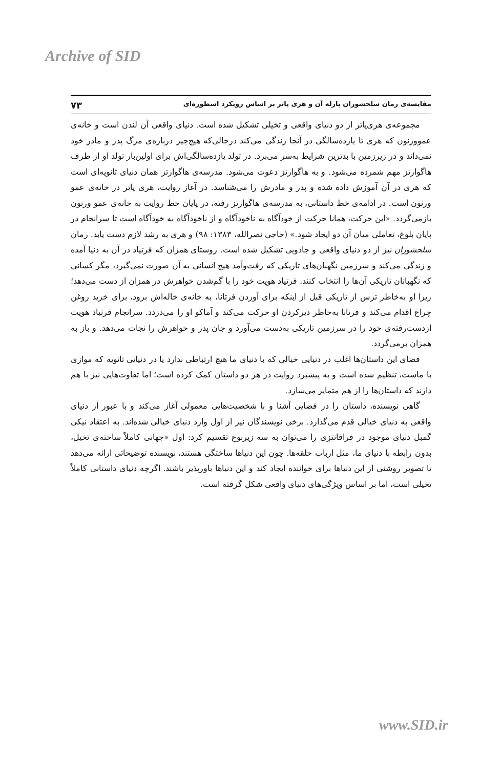Archive of SID
مقایسه‌ی رمان سلحشوران پارله آن و هری پاتر بر اساس رویکرد اسطوره‌ای ۷۳
مجموعه‌ی هری‌پاتر از دو دنیای واقعی و تخیلی تشکیل شده است. دنیای واقعی آن لندن است و خانه‌ی عموورنون که هری تا یازده‌سالگی در آنجا زندگی می‌کند درحالی‌که هیچ‌چیز درباره‌ی مرگ پدر و مادر خود نمی‌داند و در زیرزمین با بدترین شرایط به‌سر می‌برد. در تولد یازده‌سالگی‌اش برای اولین‌بار تولد او از طرف هاگوارتز مهم شمرده می‌شود. و به هاگوارتز دعوت می‌شود. مدرسه‌ی هاگوارتز همان دنیای ثانویه‌ای است که هری در آن آموزش داده شده و پدر و مادرش را می‌شناسد. در آغاز روایت، هری پاتر در خانه‌ی عمو ورنون است. در ادامه‌ی خط داستانی، به مدرسه‌ی هاگوارتز رفته، در پایان خط روایت به خانه‌ی عمو ورنون بازمی‌گردد. «این حرکت، همانا حرکت از خودآگاه به ناخودآگاه و از ناخودآگاه به خودآگاه است تا سرانجام در پایان بلوغ، تعاملی میان آن دو ایجاد شود.» (حاجی نصرالله، ۱۳۸۳: ۹۸) و هری به رشد لازم دست یابد. رمان سلحشوران نیز از دو دنیای واقعی و جادویی تشکیل شده است. روستای همزان که فرتیاد در آن به دنیا آمده و زندگی می‌کند و سرزمین نگهبان‌های تاریکی که رفت‌وآمد هیچ انسانی به آن صورت نمی‌گیرد، مگر کسانی که نگهبانان تاریکی آن‌ها را انتخاب کنند. فرتیاد هویت خود را با گم‌شدن خواهرش در همزان از دست می‌دهد؛ زیرا او به‌خاطر ترس از تاریکی قبل از اینکه برای آوردن فرتانا، به خانه‌ی خاله‌اش برود، برای خرید روغن چراغ اقدام می‌کند و فرتانا به‌خاطر دیرکردن او حرکت می‌کند و آماکو او را می‌دزدد. سرانجام فرتیاد هویت ازدست‌رفته‌ی خود را در سرزمین تاریکی به‌دست می‌آورد و جان پدر و خواهرش را نجات می‌دهد. و باز به همزان برمی‌گردد.
فضای این داستان‌ها اغلب در دنیایی خیالی که با دنیای ما هیچ ارتباطی ندارد یا در دنیایی ثانویه که موازی با ماست، تنظیم شده است و به پیشبرد روایت در هر دو داستان کمک کرده است؛ اما تفاوت‌هایی نیز با هم دارند که داستان‌ها را از هم متمایز می‌سازد.
گاهی نویسنده، داستان را در فضایی آشنا و با شخصیت‌هایی معمولی آغاز می‌کند و با عبور از دنیای واقعی به دنیای خیالی قدم می‌گذارد. برخی نویسندگان نیز از اول وارد دنیای خیالی شده‌اند. به اعتقاد نیکی گمبل دنیای موجود در فرافانتزی را می‌توان به سه زیرنوع تقسیم کرد: اول «جهانی کاملاً ساخته‌ی تخیل، بدون رابطه با دنیای ما، مثل ارباب حلقه‌ها. چون این دنیاها ساختگی هستند، نویسنده توضیحاتی ارائه می‌دهد تا تصویر روشنی از این دنیاها برای خواننده ایجاد کند و این دنیاها باورپذیر باشند. اگرچه دنیای داستانی کاملاً تخیلی است، اما بر اساس ویژگی‌های دنیای واقعی شکل گرفته است.
www.SID.ir